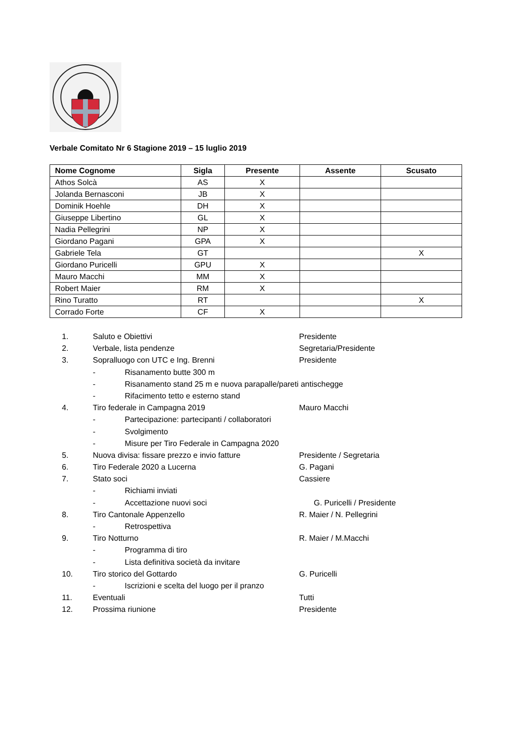Verbale Comitato Nr 6 Stagione 2019 – 15 luglio 2019
| Nome Cognome | Sigla | Presente | Assente | Scusato |
| --- | --- | --- | --- | --- |
| Athos Solcà | AS | X | | |
| Jolanda Bernasconi | JB | X | | |
| Dominik Hoehle | DH | X | | |
| Giuseppe Libertino | GL | X | | |
| Nadia Pellegrini | NP | X | | |
| Giordano Pagani | GPA | X | | |
| Gabriele Tela | GT | | | X |
| Giordano Puricelli | GPU | X | | |
| Mauro Macchi | MM | X | | |
| Robert Maier | RM | X | | |
| Rino Turatto | RT | | | X |
| Corrado Forte | CF | X | | |
1. Saluto e Obiettivi Presidente
2. Verbale, lista pendenze Segretaria/Presidente
3. Sopralluogo con UTC e Ing. Brenni Presidente
- Risanamento butte 300 m
- Risanamento stand 25 m e nuova parapalle/pareti antischegge
- Rifacimento tetto e esterno stand
4. Tiro federale in Campagna 2019 Mauro Macchi
- Partecipazione: partecipanti / collaboratori
- Svolgimento
- Misure per Tiro Federale in Campagna 2020
5. Nuova divisa: fissare prezzo e invio fatture Presidente / Segretaria
6. Tiro Federale 2020 a Lucerna G. Pagani
7. Stato soci Cassiere
- Richiami inviati
- Accettazione nuovi soci G. Puricelli / Presidente
8. Tiro Cantonale Appenzello R. Maier / N. Pellegrini
- Retrospettiva
9. Tiro Notturno R. Maier / M.Macchi
- Programma di tiro
- Lista definitiva società da invitare
10. Tiro storico del Gottardo G. Puricelli
- Iscrizioni e scelta del luogo per il pranzo
11. Eventuali Tutti
12. Prossima riunione Presidente